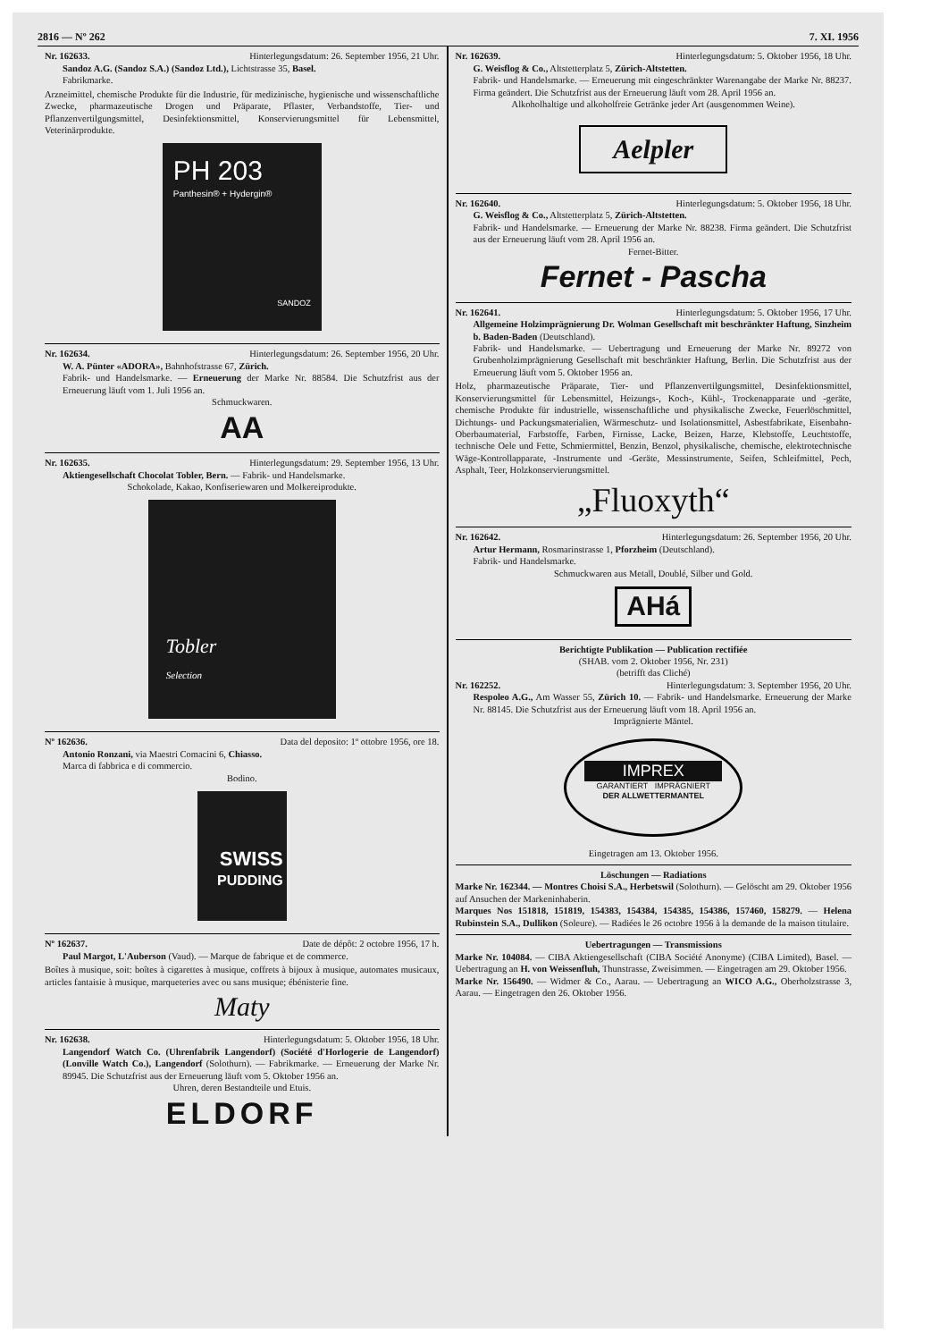2816 — Nº 262 7. XI. 1956
Nr. 162633. Hinterlegungsdatum: 26. September 1956, 21 Uhr.
Sandoz A.G. (Sandoz S.A.) (Sandoz Ltd.), Lichtstrasse 35, Basel.
Fabrikmarke.
Arzneimittel, chemische Produkte für die Industrie, für medizinische, hygienische und wissenschaftliche Zwecke, pharmazeutische Drogen und Präparate, Pflaster, Verbandstoffe, Tier- und Pflanzenvertilgungsmittel, Desinfektionsmittel, Konservierungsmittel für Lebensmittel, Veterinärprodukte.
PH 203
Panthesin® + Hydergin®
SANDOZ
Nr. 162634. Hinterlegungsdatum: 26. September 1956, 20 Uhr.
W. A. Pünter «ADORA», Bahnhofstrasse 67, Zürich.
Fabrik- und Handelsmarke. — Erneuerung der Marke Nr. 88584. Die Schutzfrist aus der Erneuerung läuft vom 1. Juli 1956 an.
Schmuckwaren.
AA
Nr. 162635. Hinterlegungsdatum: 29. September 1956, 13 Uhr.
Aktiengesellschaft Chocolat Tobler, Bern. — Fabrik- und Handelsmarke.
Schokolade, Kakao, Konfiserie­waren und Molkereiprodukte.
Tobler
Selection
Nº 162636. Data del deposito: 1º ottobre 1956, ore 18.
Antonio Ronzani, via Maestri Comacini 6, Chiasso.
Marca di fabbrica e di commercio.
Bodino.
SWISS
PUDDING
Nº 162637. Date de dépôt: 2 octobre 1956, 17 h.
Paul Margot, L'Auberson (Vaud). — Marque de fabrique et de commerce.
Boîtes à musique, soit: boîtes à cigarettes à musique, coffrets à bijoux à musique, automates musicaux, articles fantaisie à musique, marqueteries avec ou sans musique; ébénisterie fine.
Maty
Nr. 162638. Hinterlegungsdatum: 5. Oktober 1956, 18 Uhr.
Langendorf Watch Co. (Uhrenfabrik Langendorf) (Société d'Horlogerie de Langendorf) (Lonville Watch Co.), Langendorf (Solothurn). — Fabrikmarke. — Erneuerung der Marke Nr. 89945. Die Schutzfrist aus der Erneuerung läuft vom 5. Oktober 1956 an.
Uhren, deren Bestandteile und Etuis.
ELDORF
Nr. 162639. Hinterlegungsdatum: 5. Oktober 1956, 18 Uhr.
G. Weisflog & Co., Altstetterplatz 5, Zürich-Altstetten.
Fabrik- und Handelsmarke. — Erneuerung mit eingeschränkter Warenangabe der Marke Nr. 88237. Firma geändert. Die Schutzfrist aus der Erneuerung läuft vom 28. April 1956 an.
Alkoholhaltige und alkoholfreie Getränke jeder Art (ausgenommen Weine).
Aelpler
Nr. 162640. Hinterlegungsdatum: 5. Oktober 1956, 18 Uhr.
G. Weisflog & Co., Altstetterplatz 5, Zürich-Altstetten.
Fabrik- und Handelsmarke. — Erneuerung der Marke Nr. 88238. Firma geändert. Die Schutzfrist aus der Erneuerung läuft vom 28. April 1956 an.
Fernet-Bitter.
Fernet - Pascha
Nr. 162641. Hinterlegungsdatum: 5. Oktober 1956, 17 Uhr.
Allgemeine Holzimprägnierung Dr. Wolman Gesellschaft mit beschränkter Haftung, Sinzheim b. Baden-Baden (Deutschland).
Fabrik- und Handelsmarke. — Uebertragung und Erneuerung der Marke Nr. 89272 von Grubenholzimprägnierung Gesellschaft mit beschränkter Haftung, Berlin. Die Schutzfrist aus der Erneuerung läuft vom 5. Oktober 1956 an.
Holz, pharmazeutische Präparate, Tier- und Pflanzenvertilgungsmittel, Desinfektionsmittel, Konservierungsmittel für Lebensmittel, Heizungs-, Koch-, Kühl-, Trockenapparate und -geräte, chemische Produkte für industrielle, wissenschaftliche und physikalische Zwecke, Feuerlöschmittel, Dichtungs- und Packungsmaterialien, Wärmeschutz- und Isolationsmittel, Asbestfabrikate, Eisenbahn-Oberbaumaterial, Farbstoffe, Farben, Firnisse, Lacke, Beizen, Harze, Klebstoffe, Leuchtstoffe, technische Oele und Fette, Schmiermittel, Benzin, Benzol, physikalische, chemische, elektrotechnische Wäge-Kontrollapparate, -Instrumente und -Geräte, Messinstrumente, Seifen, Schleifmittel, Pech, Asphalt, Teer, Holzkonservierungsmittel.
„Fluoxyth“
Nr. 162642. Hinterlegungsdatum: 26. September 1956, 20 Uhr.
Artur Hermann, Rosmarinstrasse 1, Pforzheim (Deutschland).
Fabrik- und Handelsmarke.
Schmuckwaren aus Metall, Doublé, Silber und Gold.
AHá
Berichtigte Publikation — Publication rectifiée
(SHAB. vom 2. Oktober 1956, Nr. 231)
(betrifft das Cliché)
Nr. 162252. Hinterlegungsdatum: 3. September 1956, 20 Uhr.
Respoleo A.G., Am Wasser 55, Zürich 10. — Fabrik- und Handelsmarke. Erneuerung der Marke Nr. 88145. Die Schutzfrist aus der Erneuerung läuft vom 18. April 1956 an.
Imprägnierte Mäntel.
IMPREX
GARANTIERT IMPRÄGNIERT
DER ALLWETTERMANTEL
Eingetragen am 13. Oktober 1956.
Löschungen — Radiations
Marke Nr. 162344. — Montres Choisi S.A., Herbetswil (Solothurn). — Gelöscht am 29. Oktober 1956 auf Ansuchen der Markeninhaberin.
Marques Nos 151818, 151819, 154383, 154384, 154385, 154386, 157460, 158279. — Helena Rubinstein S.A., Dullikon (Soleure). — Radiées le 26 octobre 1956 à la demande de la maison titulaire.
Uebertragungen — Transmissions
Marke Nr. 104084. — CIBA Aktiengesellschaft (CIBA Société Anonyme) (CIBA Limited), Basel. — Uebertragung an H. von Weissenfluh, Thunstrasse, Zweisimmen. — Eingetragen am 29. Oktober 1956.
Marke Nr. 156490. — Widmer & Co., Aarau. — Uebertragung an WICO A.G., Oberholzstrasse 3, Aarau. — Eingetragen den 26. Oktober 1956.